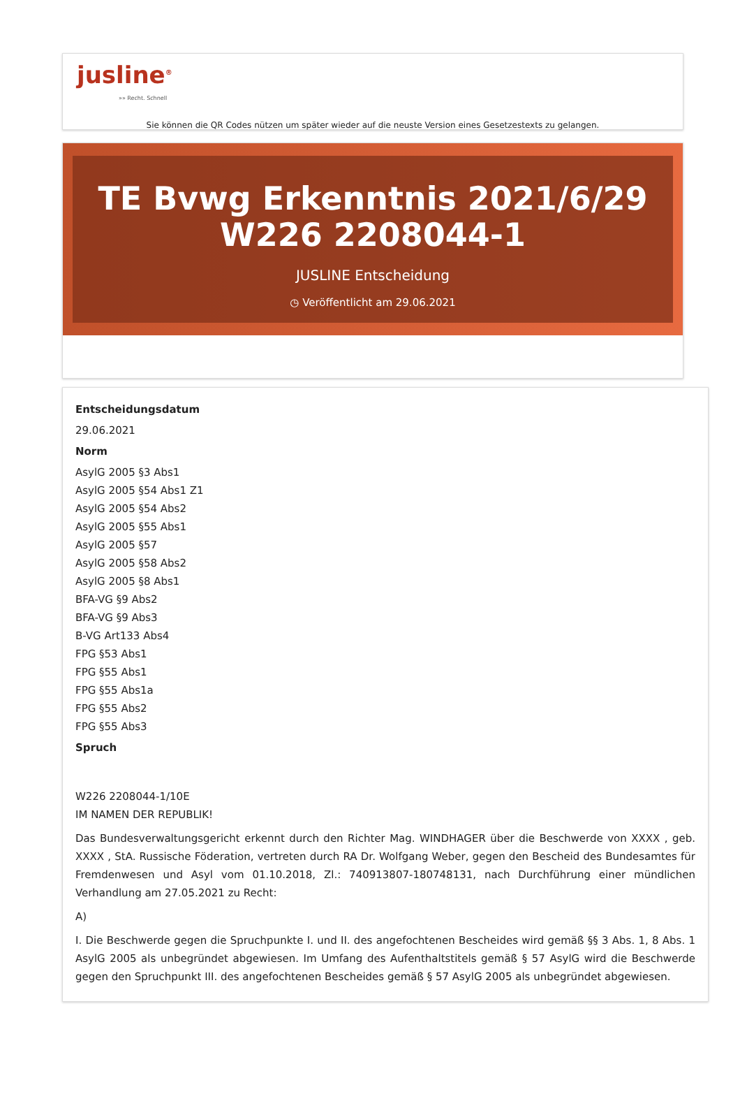jusline<sup>®</sup>
»» Recht. Schnell
Sie können die QR Codes nützen um später wieder auf die neuste Version eines Gesetzestexts zu gelangen.
TE Bvwg Erkenntnis 2021/6/29 W226 2208044-1
JUSLINE Entscheidung
◷ Veröffentlicht am 29.06.2021
Entscheidungsdatum
29.06.2021
Norm
AsylG 2005 §3 Abs1
AsylG 2005 §54 Abs1 Z1
AsylG 2005 §54 Abs2
AsylG 2005 §55 Abs1
AsylG 2005 §57
AsylG 2005 §58 Abs2
AsylG 2005 §8 Abs1
BFA-VG §9 Abs2
BFA-VG §9 Abs3
B-VG Art133 Abs4
FPG §53 Abs1
FPG §55 Abs1
FPG §55 Abs1a
FPG §55 Abs2
FPG §55 Abs3
Spruch
W226 2208044-1/10E
IM NAMEN DER REPUBLIK!
Das Bundesverwaltungsgericht erkennt durch den Richter Mag. WINDHAGER über die Beschwerde von XXXX , geb. XXXX , StA. Russische Föderation, vertreten durch RA Dr. Wolfgang Weber, gegen den Bescheid des Bundesamtes für Fremdenwesen und Asyl vom 01.10.2018, Zl.: 740913807-180748131, nach Durchführung einer mündlichen Verhandlung am 27.05.2021 zu Recht:
A)
I. Die Beschwerde gegen die Spruchpunkte I. und II. des angefochtenen Bescheides wird gemäß §§ 3 Abs. 1, 8 Abs. 1 AsylG 2005 als unbegründet abgewiesen. Im Umfang des Aufenthaltstitels gemäß § 57 AsylG wird die Beschwerde gegen den Spruchpunkt III. des angefochtenen Bescheides gemäß § 57 AsylG 2005 als unbegründet abgewiesen.